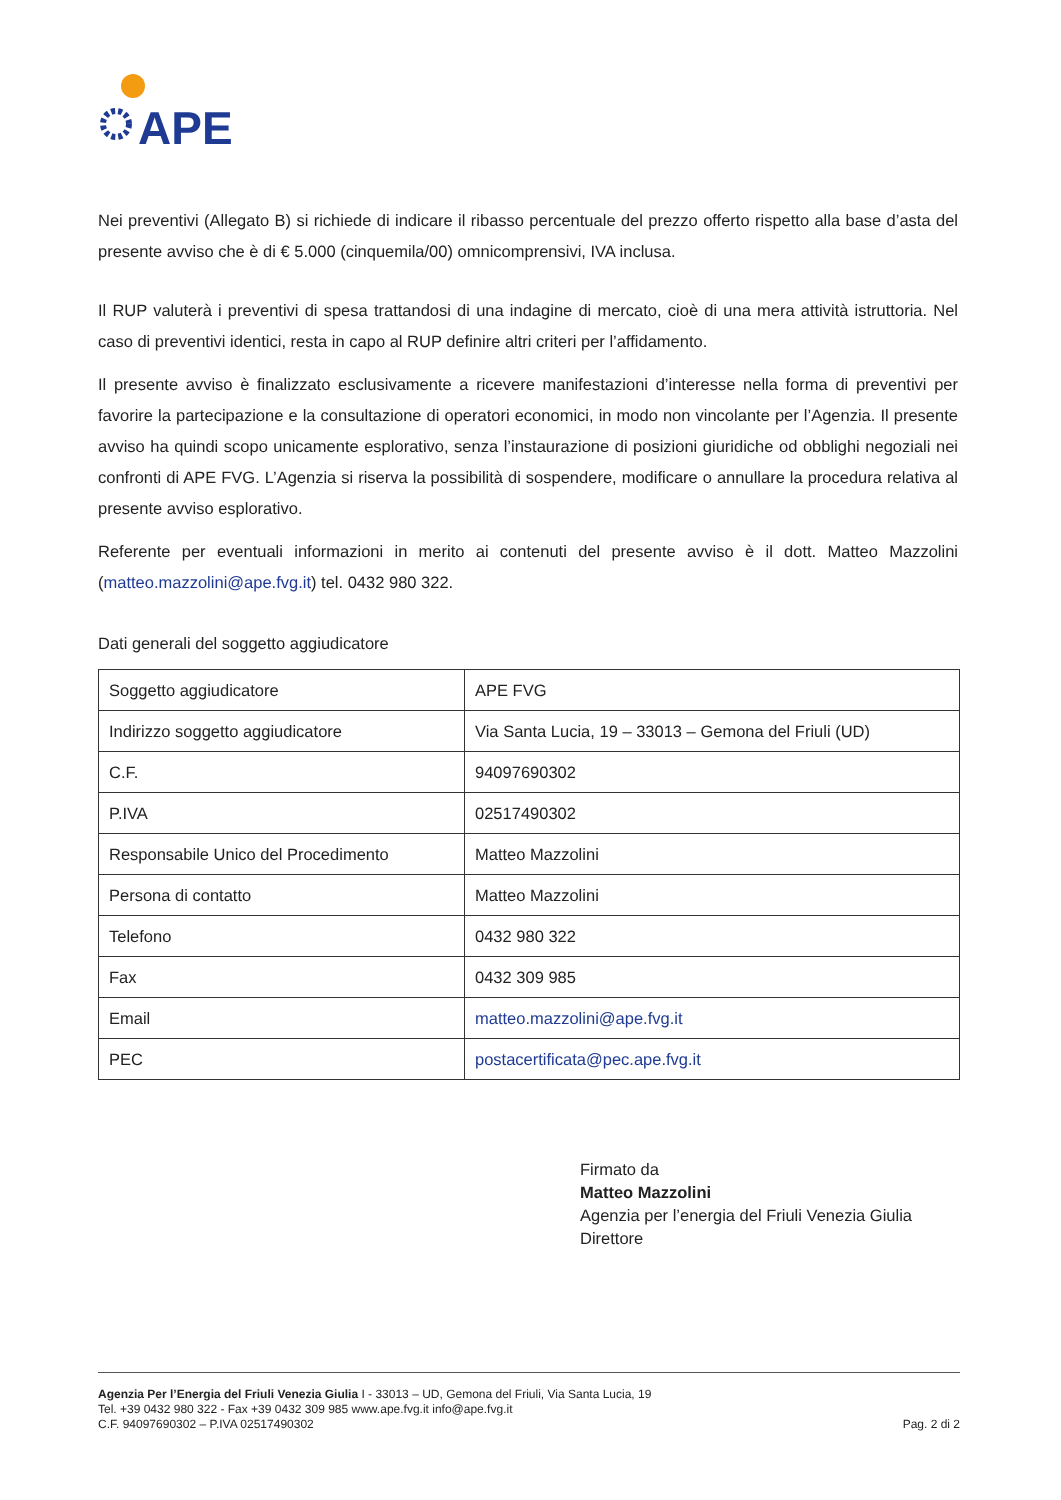APE
Nei preventivi (Allegato B) si richiede di indicare il ribasso percentuale del prezzo offerto rispetto alla base d’asta del presente avviso che è di € 5.000 (cinquemila/00) omnicomprensivi, IVA inclusa.
Il RUP valuterà i preventivi di spesa trattandosi di una indagine di mercato, cioè di una mera attività istruttoria. Nel caso di preventivi identici, resta in capo al RUP definire altri criteri per l’affidamento.
Il presente avviso è finalizzato esclusivamente a ricevere manifestazioni d’interesse nella forma di preventivi per favorire la partecipazione e la consultazione di operatori economici, in modo non vincolante per l’Agenzia. Il presente avviso ha quindi scopo unicamente esplorativo, senza l’instaurazione di posizioni giuridiche od obblighi negoziali nei confronti di APE FVG. L’Agenzia si riserva la possibilità di sospendere, modificare o annullare la procedura relativa al presente avviso esplorativo.
Referente per eventuali informazioni in merito ai contenuti del presente avviso è il dott. Matteo Mazzolini (matteo.mazzolini@ape.fvg.it) tel. 0432 980 322.
Dati generali del soggetto aggiudicatore
| Soggetto aggiudicatore | APE FVG |
| Indirizzo soggetto aggiudicatore | Via Santa Lucia, 19 – 33013 – Gemona del Friuli (UD) |
| C.F. | 94097690302 |
| P.IVA | 02517490302 |
| Responsabile Unico del Procedimento | Matteo Mazzolini |
| Persona di contatto | Matteo Mazzolini |
| Telefono | 0432 980 322 |
| Fax | 0432 309 985 |
| Email | matteo.mazzolini@ape.fvg.it |
| PEC | postacertificata@pec.ape.fvg.it |
Firmato da
Matteo Mazzolini
Agenzia per l’energia del Friuli Venezia Giulia
Direttore
Agenzia Per l’Energia del Friuli Venezia Giulia I - 33013 – UD, Gemona del Friuli, Via Santa Lucia, 19
Tel. +39 0432 980 322 - Fax +39 0432 309 985 www.ape.fvg.it info@ape.fvg.it
C.F. 94097690302 – P.IVA 02517490302
Pag. 2 di 2